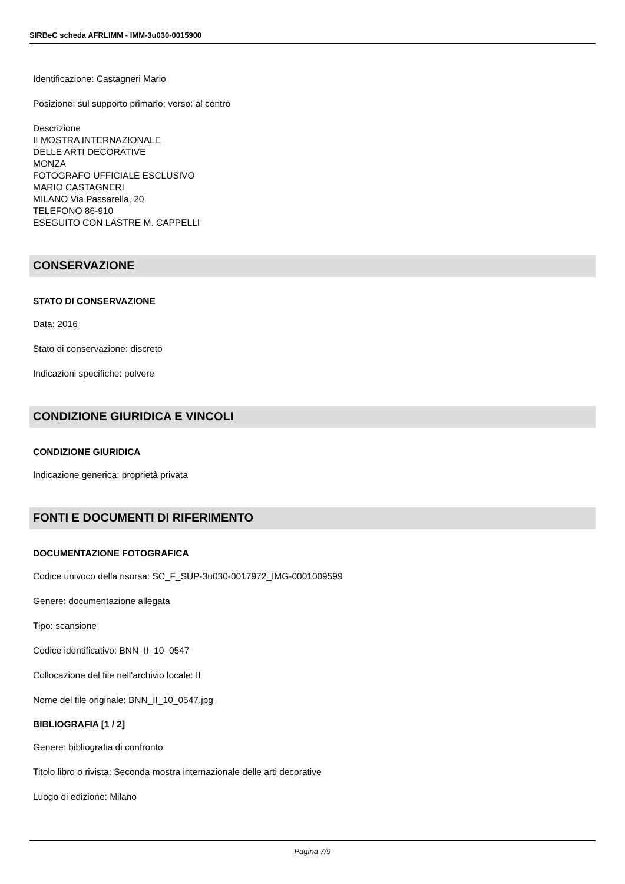SIRBeC scheda AFRLIMM - IMM-3u030-0015900
Identificazione: Castagneri Mario
Posizione: sul supporto primario: verso: al centro
Descrizione
II MOSTRA INTERNAZIONALE
DELLE ARTI DECORATIVE
MONZA
FOTOGRAFO UFFICIALE ESCLUSIVO
MARIO CASTAGNERI
MILANO Via Passarella, 20
TELEFONO 86-910
ESEGUITO CON LASTRE M. CAPPELLI
CONSERVAZIONE
STATO DI CONSERVAZIONE
Data: 2016
Stato di conservazione: discreto
Indicazioni specifiche: polvere
CONDIZIONE GIURIDICA E VINCOLI
CONDIZIONE GIURIDICA
Indicazione generica: proprietà privata
FONTI E DOCUMENTI DI RIFERIMENTO
DOCUMENTAZIONE FOTOGRAFICA
Codice univoco della risorsa: SC_F_SUP-3u030-0017972_IMG-0001009599
Genere: documentazione allegata
Tipo: scansione
Codice identificativo: BNN_II_10_0547
Collocazione del file nell'archivio locale: II
Nome del file originale: BNN_II_10_0547.jpg
BIBLIOGRAFIA [1 / 2]
Genere: bibliografia di confronto
Titolo libro o rivista: Seconda mostra internazionale delle arti decorative
Luogo di edizione: Milano
Pagina 7/9